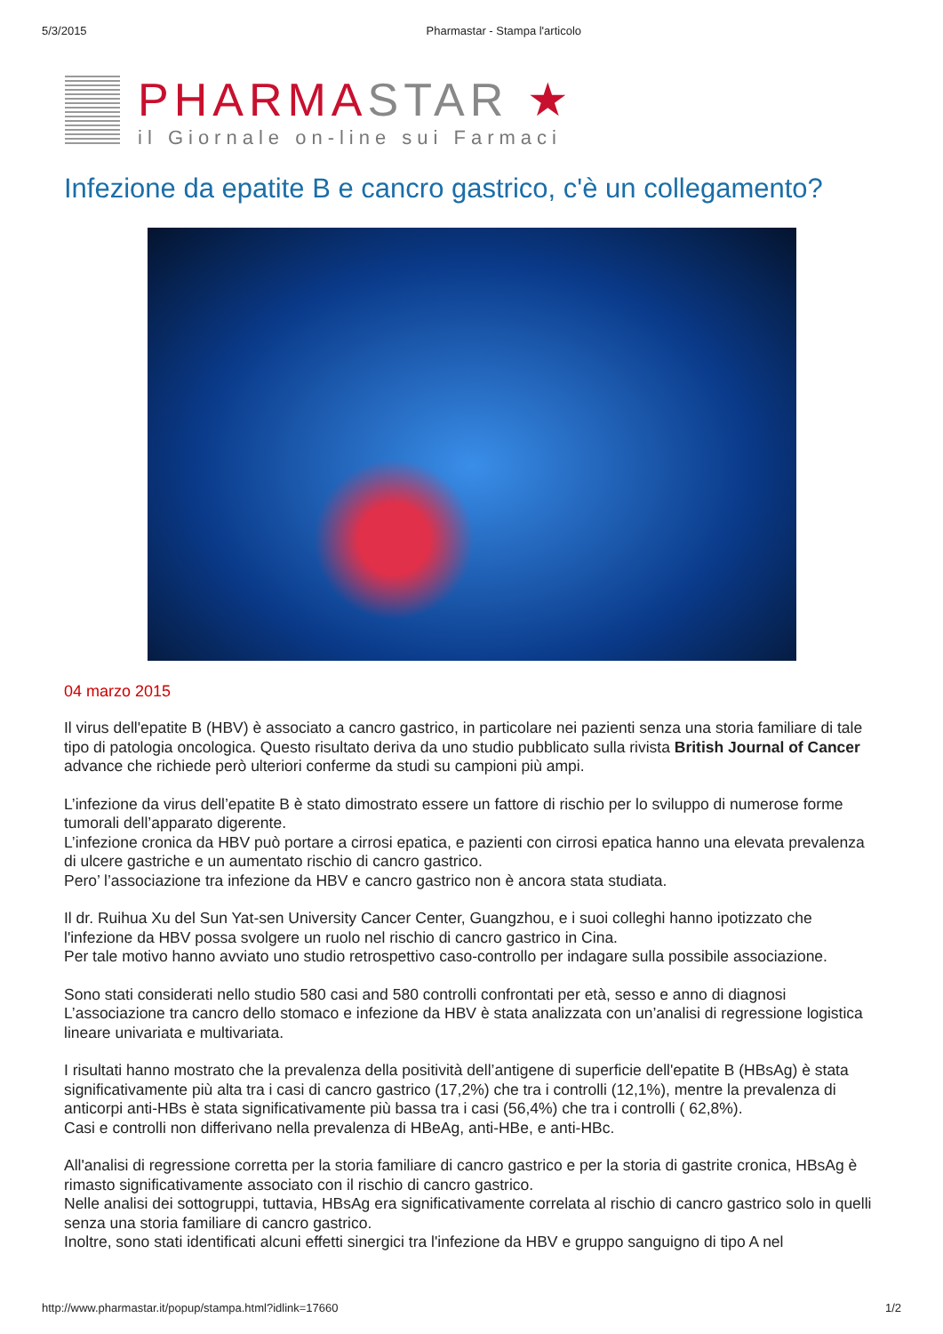5/3/2015 Pharmastar - Stampa l'articolo
PHARMASTAR ★
il Giornale on-line sui Farmaci
Infezione da epatite B e cancro gastrico, c'è un collegamento?
04 marzo 2015
Il virus dell'epatite B (HBV) è associato a cancro gastrico, in particolare nei pazienti senza una storia familiare di tale tipo di patologia oncologica. Questo risultato deriva da uno studio pubblicato sulla rivista British Journal of Cancer advance che richiede però ulteriori conferme da studi su campioni più ampi.
L’infezione da virus dell’epatite B è stato dimostrato essere un fattore di rischio per lo sviluppo di numerose forme tumorali dell’apparato digerente.
L’infezione cronica da HBV può portare a cirrosi epatica, e pazienti con cirrosi epatica hanno una elevata prevalenza di ulcere gastriche e un aumentato rischio di cancro gastrico.
Pero’ l’associazione tra infezione da HBV e cancro gastrico non è ancora stata studiata.
Il dr. Ruihua Xu del Sun Yat-sen University Cancer Center, Guangzhou, e i suoi colleghi hanno ipotizzato che l'infezione da HBV possa svolgere un ruolo nel rischio di cancro gastrico in Cina.
Per tale motivo hanno avviato uno studio retrospettivo caso-controllo per indagare sulla possibile associazione.
Sono stati considerati nello studio 580 casi and 580 controlli confrontati per età, sesso e anno di diagnosi L’associazione tra cancro dello stomaco e infezione da HBV è stata analizzata con un’analisi di regressione logistica lineare univariata e multivariata.
I risultati hanno mostrato che la prevalenza della positività dell’antigene di superficie dell'epatite B (HBsAg) è stata significativamente più alta tra i casi di cancro gastrico (17,2%) che tra i controlli (12,1%), mentre la prevalenza di anticorpi anti-HBs è stata significativamente più bassa tra i casi (56,4%) che tra i controlli ( 62,8%).
Casi e controlli non differivano nella prevalenza di HBeAg, anti-HBe, e anti-HBc.
All'analisi di regressione corretta per la storia familiare di cancro gastrico e per la storia di gastrite cronica, HBsAg è rimasto significativamente associato con il rischio di cancro gastrico.
Nelle analisi dei sottogruppi, tuttavia, HBsAg era significativamente correlata al rischio di cancro gastrico solo in quelli senza una storia familiare di cancro gastrico.
Inoltre, sono stati identificati alcuni effetti sinergici tra l'infezione da HBV e gruppo sanguigno di tipo A nel
http://www.pharmastar.it/popup/stampa.html?idlink=17660 1/2